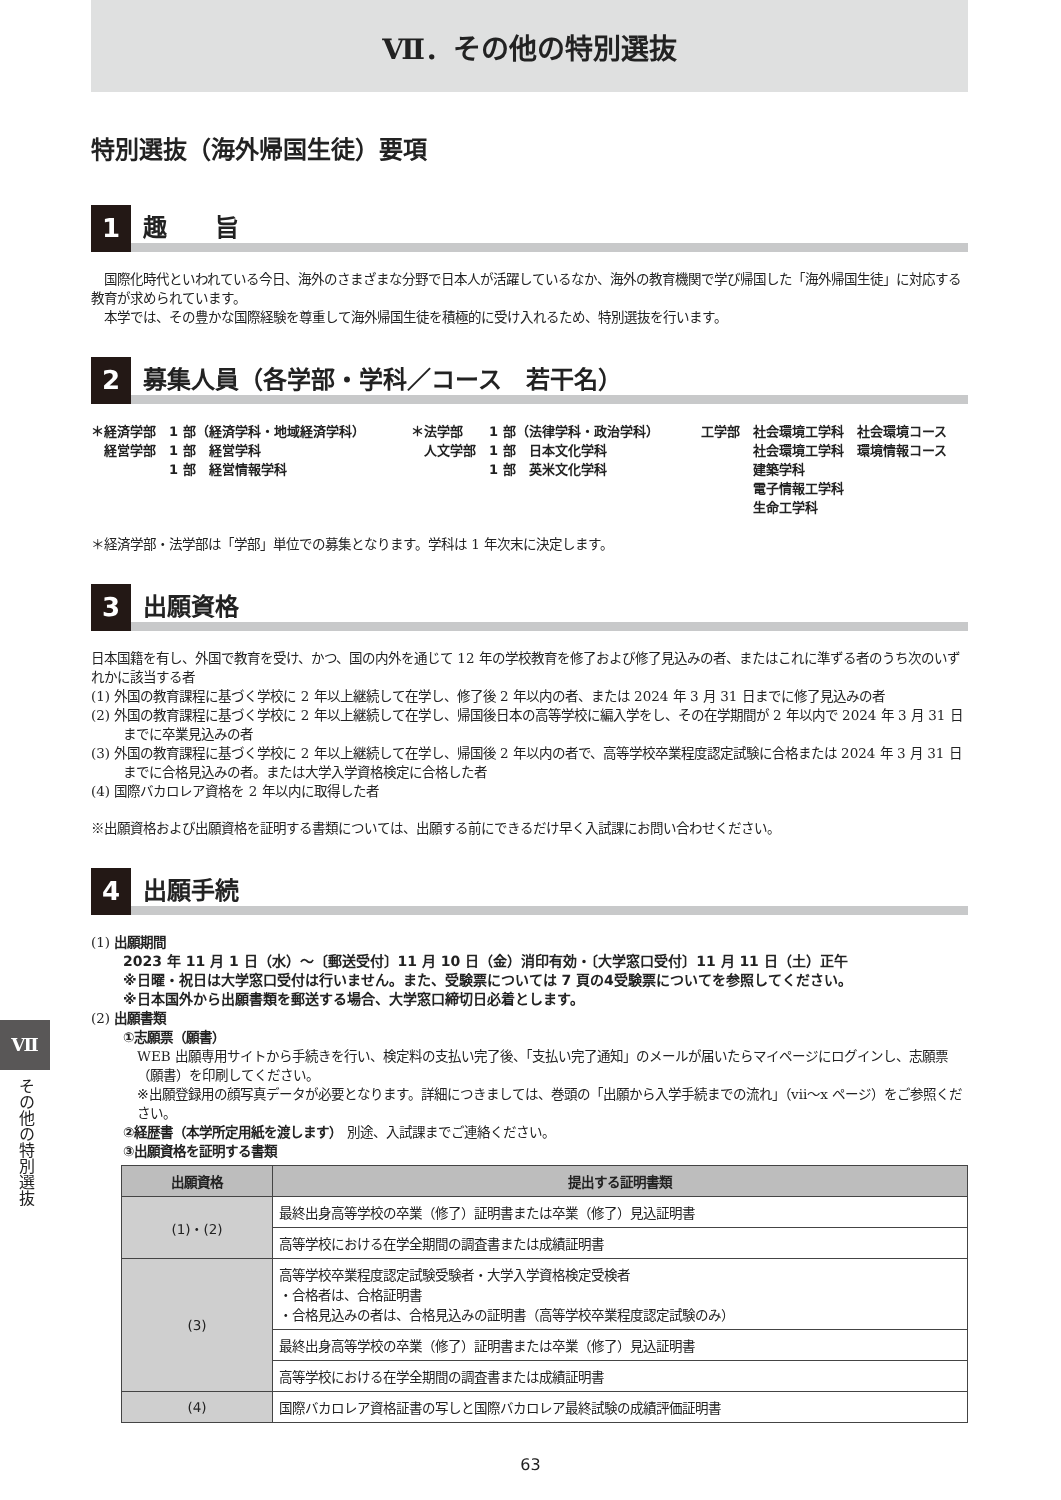Ⅶ．その他の特別選抜
特別選抜（海外帰国生徒）要項
1
趣　　旨
　国際化時代といわれている今日、海外のさまざまな分野で日本人が活躍しているなか、海外の教育機関で学び帰国した「海外帰国生徒」に対応する教育が求められています。
　本学では、その豊かな国際経験を尊重して海外帰国生徒を積極的に受け入れるため、特別選抜を行います。
2
募集人員（各学部・学科／コース　若干名）
＊経済学部　1 部（経済学科・地域経済学科）
　経営学部　1 部　経営学科
　　　　　　1 部　経営情報学科
＊法学部　　1 部（法律学科・政治学科）
　人文学部　1 部　日本文化学科
　　　　　　1 部　英米文化学科
工学部　社会環境工学科　社会環境コース
　　　　社会環境工学科　環境情報コース
　　　　建築学科
　　　　電子情報工学科
　　　　生命工学科
＊経済学部・法学部は「学部」単位での募集となります。学科は 1 年次末に決定します。
3
出願資格
日本国籍を有し、外国で教育を受け、かつ、国の内外を通じて 12 年の学校教育を修了および修了見込みの者、またはこれに準ずる者のうち次のいずれかに該当する者
(1) 外国の教育課程に基づく学校に 2 年以上継続して在学し、修了後 2 年以内の者、または 2024 年 3 月 31 日までに修了見込みの者
(2) 外国の教育課程に基づく学校に 2 年以上継続して在学し、帰国後日本の高等学校に編入学をし、その在学期間が 2 年以内で 2024 年 3 月 31 日までに卒業見込みの者
(3) 外国の教育課程に基づく学校に 2 年以上継続して在学し、帰国後 2 年以内の者で、高等学校卒業程度認定試験に合格または 2024 年 3 月 31 日までに合格見込みの者。または大学入学資格検定に合格した者
(4) 国際バカロレア資格を 2 年以内に取得した者
※出願資格および出願資格を証明する書類については、出願する前にできるだけ早く入試課にお問い合わせください。
4
出願手続
(1) 出願期間
2023 年 11 月 1 日（水）～〔郵送受付〕11 月 10 日（金）消印有効・〔大学窓口受付〕11 月 11 日（土）正午
※日曜・祝日は大学窓口受付は行いません。また、受験票については 7 頁の4受験票についてを参照してください。
※日本国外から出願書類を郵送する場合、大学窓口締切日必着とします。
(2) 出願書類
①志願票（願書）
WEB 出願専用サイトから手続きを行い、検定料の支払い完了後、「支払い完了通知」のメールが届いたらマイページにログインし、志願票（願書）を印刷してください。
※出願登録用の顔写真データが必要となります。詳細につきましては、巻頭の「出願から入学手続までの流れ」（vii～x ページ）をご参照ください。
②経歴書（本学所定用紙を渡します） 別途、入試課までご連絡ください。
③出願資格を証明する書類
| 出願資格 | 提出する証明書類 |
| --- | --- |
| (1)・(2) | 最終出身高等学校の卒業（修了）証明書または卒業（修了）見込証明書 |
| | 高等学校における在学全期間の調査書または成績証明書 |
| (3) | 高等学校卒業程度認定試験受験者・大学入学資格検定受検者 ・合格者は、合格証明書 ・合格見込みの者は、合格見込みの証明書（高等学校卒業程度認定試験のみ） |
| | 最終出身高等学校の卒業（修了）証明書または卒業（修了）見込証明書 |
| | 高等学校における在学全期間の調査書または成績証明書 |
| (4) | 国際バカロレア資格証書の写しと国際バカロレア最終試験の成績評価証明書 |
Ⅶ
その他の特別選抜
63